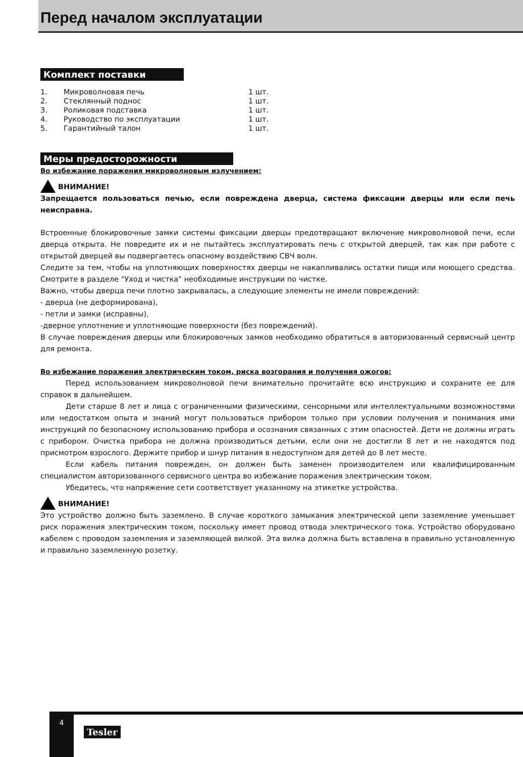Перед началом эксплуатации
Комплект поставки
| 1. | Микроволновая печь | 1 шт. |
| 2. | Стеклянный поднос | 1 шт. |
| 3. | Роликовая подставка | 1 шт. |
| 4. | Руководство по эксплуатации | 1 шт. |
| 5. | Гарантийный талон | 1 шт. |
Меры предосторожности
Во избежание поражения микроволновым излучением:
ВНИМАНИЕ!
Запрещается пользоваться печью, если повреждена дверца, система фиксации дверцы или если печь неисправна.
Встроенные блокировочные замки системы фиксации дверцы предотвращают включение микроволновой печи, если дверца открыта. Не повредите их и не пытайтесь эксплуатировать печь с открытой дверцей, так как при работе с открытой дверцей вы подвергаетесь опасному воздействию СВЧ волн.
Следите за тем, чтобы на уплотняющих поверхностях дверцы не накапливались остатки пищи или моющего средства. Смотрите в разделе "Уход и чистка" необходимые инструкции по чистке.
Важно, чтобы дверца печи плотно закрывалась, а следующие элементы не имели повреждений:
- дверца (не деформирована),
- петли и замки (исправны),
-дверное уплотнение и уплотняющие поверхности (без повреждений).
В случае повреждения дверцы или блокировочных замков необходимо обратиться в авторизованный сервисный центр для ремонта.
Во избежание поражения электрическим током, риска возгорания и получения ожогов:
Перед использованием микроволновой печи внимательно прочитайте всю инструкцию и сохраните ее для справок в дальнейшем.
Дети старше 8 лет и лица с ограниченными физическими, сенсорными или интеллектуальными возможностями или недостатком опыта и знаний могут пользоваться прибором только при условии получения и понимания ими инструкций по безопасному использованию прибора и осознания связанных с этим опасностей. Дети не должны играть с прибором. Очистка прибора не должна производиться детьми, если они не достигли 8 лет и не находятся под присмотром взрослого. Держите прибор и шнур питания в недоступном для детей до 8 лет месте.
Если кабель питания поврежден, он должен быть заменен производителем или квалифицированным специалистом авторизованного сервисного центра во избежание поражения электрическим током.
Убедитесь, что напряжение сети соответствует указанному на этикетке устройства.
ВНИМАНИЕ!
Это устройство должно быть заземлено. В случае короткого замыкания электрической цепи заземление уменьшает риск поражения электрическим током, поскольку имеет провод отвода электрического тока. Устройство оборудовано кабелем с проводом заземления и заземляющей вилкой. Эта вилка должна быть вставлена в правильно установленную и правильно заземленную розетку.
4
Tesler